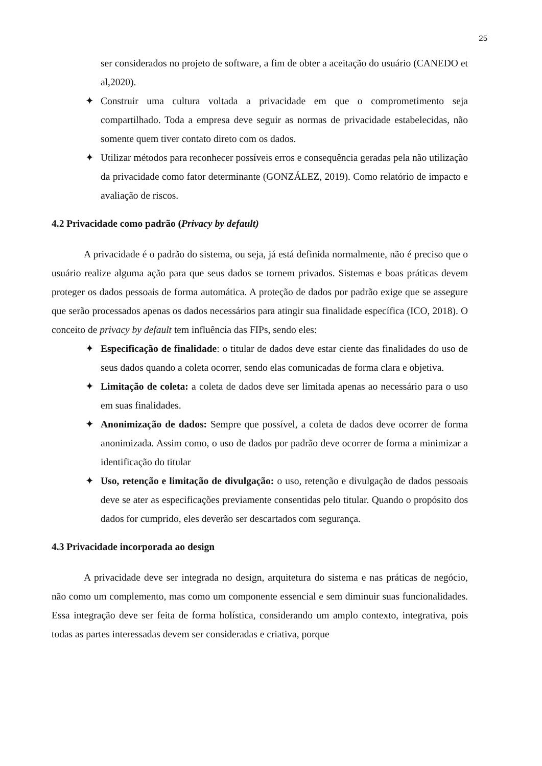25
ser considerados no projeto de software, a fim de obter a aceitação do usuário (CANEDO et al,2020).
✦ Construir uma cultura voltada a privacidade em que o comprometimento seja compartilhado. Toda a empresa deve seguir as normas de privacidade estabelecidas, não somente quem tiver contato direto com os dados.
✦ Utilizar métodos para reconhecer possíveis erros e consequência geradas pela não utilização da privacidade como fator determinante (GONZÁLEZ, 2019). Como relatório de impacto e avaliação de riscos.
4.2 Privacidade como padrão (Privacy by default)
A privacidade é o padrão do sistema, ou seja, já está definida normalmente, não é preciso que o usuário realize alguma ação para que seus dados se tornem privados. Sistemas e boas práticas devem proteger os dados pessoais de forma automática. A proteção de dados por padrão exige que se assegure que serão processados apenas os dados necessários para atingir sua finalidade específica (ICO, 2018). O conceito de privacy by default tem influência das FIPs, sendo eles:
✦ Especificação de finalidade: o titular de dados deve estar ciente das finalidades do uso de seus dados quando a coleta ocorrer, sendo elas comunicadas de forma clara e objetiva.
✦ Limitação de coleta: a coleta de dados deve ser limitada apenas ao necessário para o uso em suas finalidades.
✦ Anonimização de dados: Sempre que possível, a coleta de dados deve ocorrer de forma anonimizada. Assim como, o uso de dados por padrão deve ocorrer de forma a minimizar a identificação do titular
✦ Uso, retenção e limitação de divulgação: o uso, retenção e divulgação de dados pessoais deve se ater as especificações previamente consentidas pelo titular. Quando o propósito dos dados for cumprido, eles deverão ser descartados com segurança.
4.3 Privacidade incorporada ao design
A privacidade deve ser integrada no design, arquitetura do sistema e nas práticas de negócio, não como um complemento, mas como um componente essencial e sem diminuir suas funcionalidades. Essa integração deve ser feita de forma holística, considerando um amplo contexto, integrativa, pois todas as partes interessadas devem ser consideradas e criativa, porque